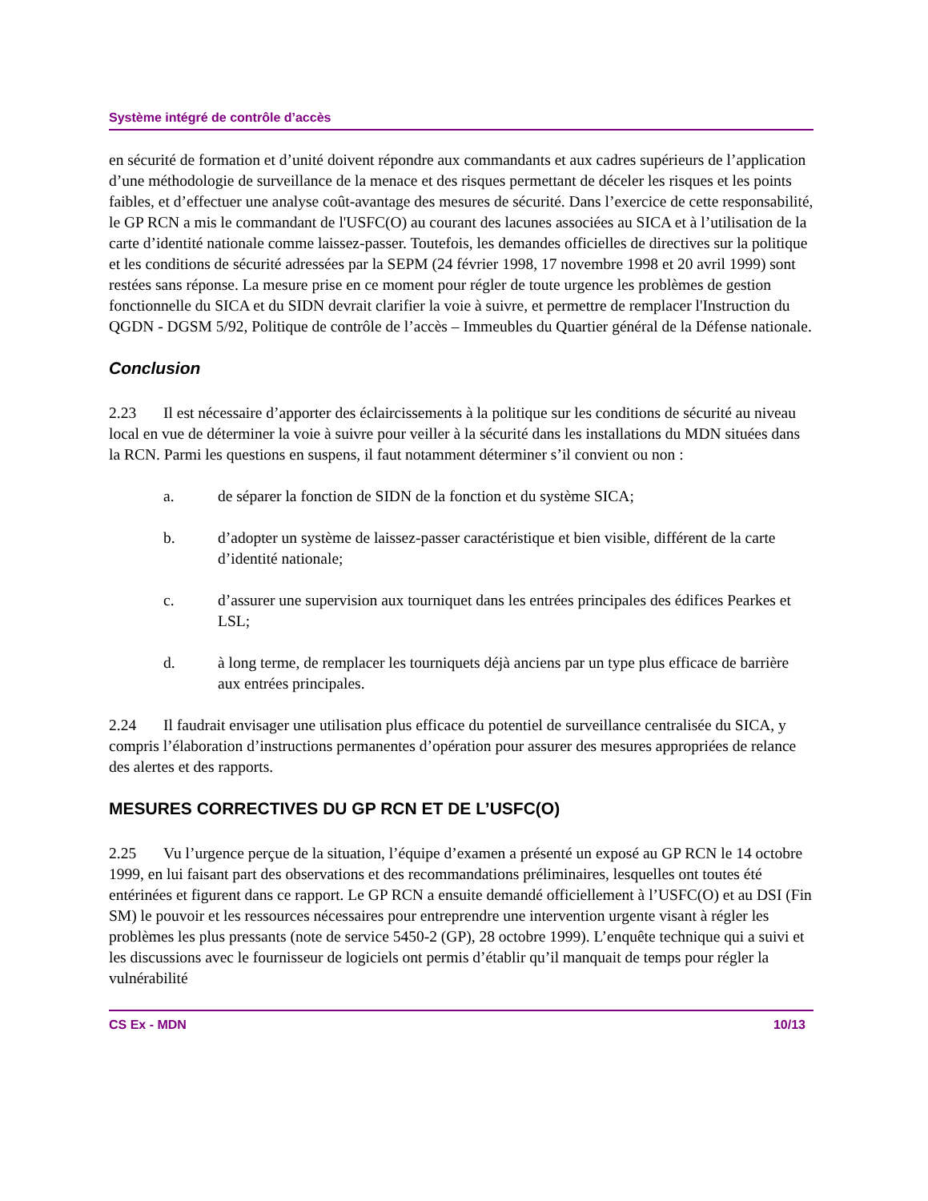Système intégré de contrôle d’accès
en sécurité de formation et d’unité doivent répondre aux commandants et aux cadres supérieurs de l’application d’une méthodologie de surveillance de la menace et des risques permettant de déceler les risques et les points faibles, et d’effectuer une analyse coût-avantage des mesures de sécurité. Dans l’exercice de cette responsabilité, le GP RCN a mis le commandant de l'USFC(O) au courant des lacunes associées au SICA et à l’utilisation de la carte d’identité nationale comme laissez-passer. Toutefois, les demandes officielles de directives sur la politique et les conditions de sécurité adressées par la SEPM (24 février 1998, 17 novembre 1998 et 20 avril 1999) sont restées sans réponse. La mesure prise en ce moment pour régler de toute urgence les problèmes de gestion fonctionnelle du SICA et du SIDN devrait clarifier la voie à suivre, et permettre de remplacer l'Instruction du QGDN - DGSM 5/92, Politique de contrôle de l’accès – Immeubles du Quartier général de la Défense nationale.
Conclusion
2.23 Il est nécessaire d’apporter des éclaircissements à la politique sur les conditions de sécurité au niveau local en vue de déterminer la voie à suivre pour veiller à la sécurité dans les installations du MDN situées dans la RCN. Parmi les questions en suspens, il faut notamment déterminer s’il convient ou non :
a. de séparer la fonction de SIDN de la fonction et du système SICA;
b. d’adopter un système de laissez-passer caractéristique et bien visible, différent de la carte d’identité nationale;
c. d’assurer une supervision aux tourniquet dans les entrées principales des édifices Pearkes et LSL;
d. à long terme, de remplacer les tourniquets déjà anciens par un type plus efficace de barrière aux entrées principales.
2.24 Il faudrait envisager une utilisation plus efficace du potentiel de surveillance centralisée du SICA, y compris l’élaboration d’instructions permanentes d’opération pour assurer des mesures appropriées de relance des alertes et des rapports.
MESURES CORRECTIVES DU GP RCN ET DE L’USFC(O)
2.25 Vu l’urgence perçue de la situation, l’équipe d’examen a présenté un exposé au GP RCN le 14 octobre 1999, en lui faisant part des observations et des recommandations préliminaires, lesquelles ont toutes été entérinées et figurent dans ce rapport. Le GP RCN a ensuite demandé officiellement à l’USFC(O) et au DSI (Fin SM) le pouvoir et les ressources nécessaires pour entreprendre une intervention urgente visant à régler les problèmes les plus pressants (note de service 5450-2 (GP), 28 octobre 1999). L’enquête technique qui a suivi et les discussions avec le fournisseur de logiciels ont permis d’établir qu’il manquait de temps pour régler la vulnérabilité
CS Ex - MDN 10/13